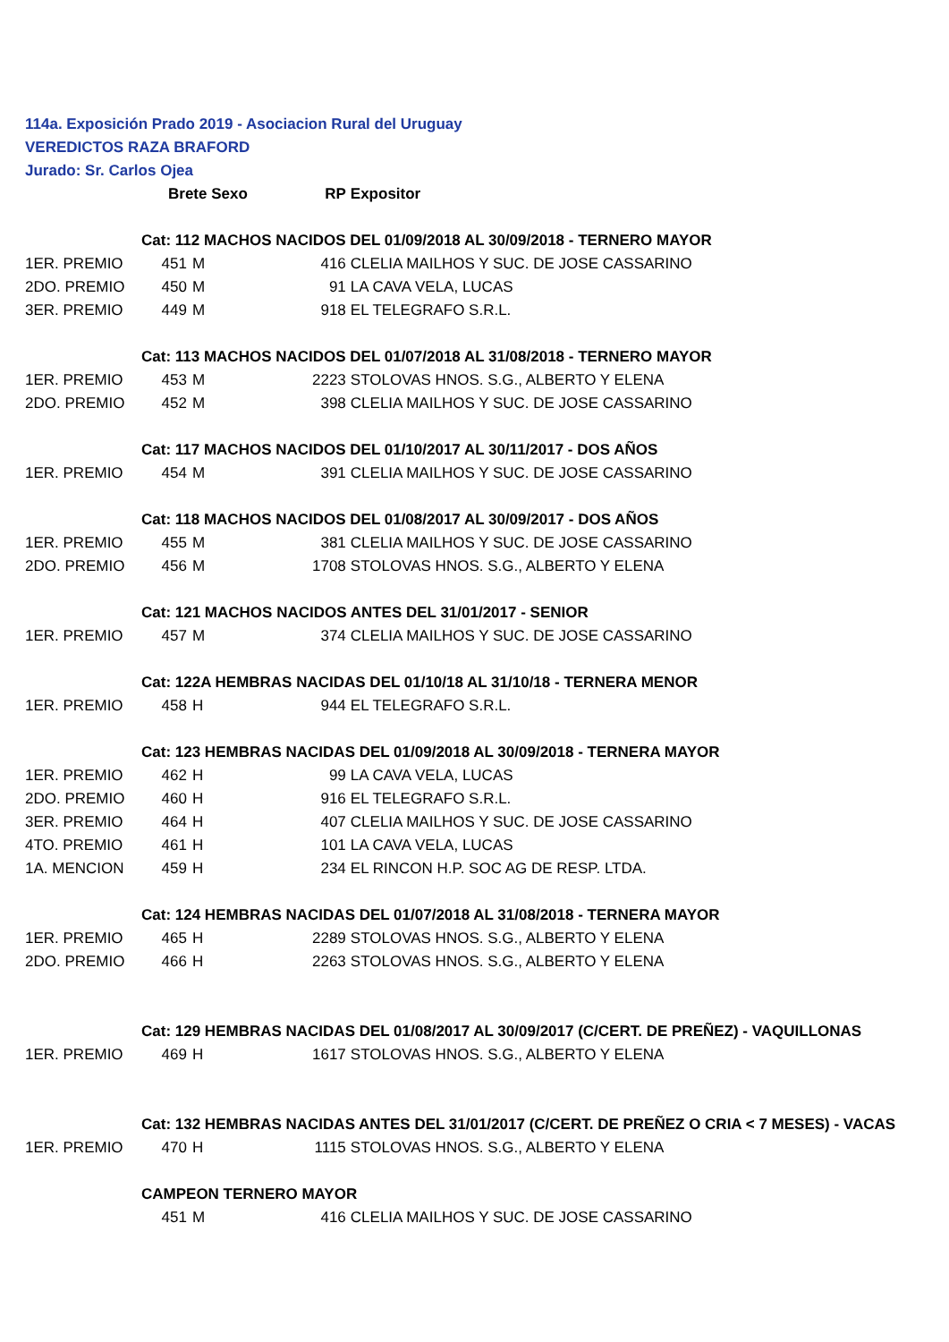114a. Exposición Prado 2019 - Asociacion Rural del Uruguay
VEREDICTOS RAZA BRAFORD
Jurado: Sr. Carlos Ojea
| | Brete Sexo | | RP | Expositor |
| | Cat: 112 MACHOS NACIDOS DEL 01/09/2018 AL 30/09/2018 - TERNERO MAYOR | | | |
| 1ER. PREMIO | 451 | M | 416 | CLELIA MAILHOS Y SUC. DE JOSE CASSARINO |
| 2DO. PREMIO | 450 | M | 91 | LA CAVA VELA, LUCAS |
| 3ER. PREMIO | 449 | M | 918 | EL TELEGRAFO S.R.L. |
| | Cat: 113 MACHOS NACIDOS DEL 01/07/2018 AL 31/08/2018 - TERNERO MAYOR | | | |
| 1ER. PREMIO | 453 | M | 2223 | STOLOVAS HNOS. S.G., ALBERTO Y ELENA |
| 2DO. PREMIO | 452 | M | 398 | CLELIA MAILHOS Y SUC. DE JOSE CASSARINO |
| | Cat: 117 MACHOS NACIDOS DEL 01/10/2017 AL 30/11/2017 - DOS AÑOS | | | |
| 1ER. PREMIO | 454 | M | 391 | CLELIA MAILHOS Y SUC. DE JOSE CASSARINO |
| | Cat: 118 MACHOS NACIDOS DEL 01/08/2017 AL 30/09/2017 - DOS AÑOS | | | |
| 1ER. PREMIO | 455 | M | 381 | CLELIA MAILHOS Y SUC. DE JOSE CASSARINO |
| 2DO. PREMIO | 456 | M | 1708 | STOLOVAS HNOS. S.G., ALBERTO Y ELENA |
| | Cat: 121 MACHOS NACIDOS ANTES DEL 31/01/2017 - SENIOR | | | |
| 1ER. PREMIO | 457 | M | 374 | CLELIA MAILHOS Y SUC. DE JOSE CASSARINO |
| | Cat: 122A HEMBRAS NACIDAS DEL 01/10/18 AL 31/10/18 - TERNERA MENOR | | | |
| 1ER. PREMIO | 458 | H | 944 | EL TELEGRAFO S.R.L. |
| | Cat: 123 HEMBRAS NACIDAS DEL 01/09/2018 AL 30/09/2018 - TERNERA MAYOR | | | |
| 1ER. PREMIO | 462 | H | 99 | LA CAVA VELA, LUCAS |
| 2DO. PREMIO | 460 | H | 916 | EL TELEGRAFO S.R.L. |
| 3ER. PREMIO | 464 | H | 407 | CLELIA MAILHOS Y SUC. DE JOSE CASSARINO |
| 4TO. PREMIO | 461 | H | 101 | LA CAVA VELA, LUCAS |
| 1A. MENCION | 459 | H | 234 | EL RINCON H.P. SOC AG DE RESP. LTDA. |
| | Cat: 124 HEMBRAS NACIDAS DEL 01/07/2018 AL 31/08/2018 - TERNERA MAYOR | | | |
| 1ER. PREMIO | 465 | H | 2289 | STOLOVAS HNOS. S.G., ALBERTO Y ELENA |
| 2DO. PREMIO | 466 | H | 2263 | STOLOVAS HNOS. S.G., ALBERTO Y ELENA |
| | Cat: 129 HEMBRAS NACIDAS DEL 01/08/2017 AL 30/09/2017 (C/CERT. DE PREÑEZ) - VAQUILLONAS | | | |
| 1ER. PREMIO | 469 | H | 1617 | STOLOVAS HNOS. S.G., ALBERTO Y ELENA |
| | Cat: 132 HEMBRAS NACIDAS ANTES DEL 31/01/2017 (C/CERT. DE PREÑEZ O CRIA < 7 MESES) - VACAS | | | |
| 1ER. PREMIO | 470 | H | 1115 | STOLOVAS HNOS. S.G., ALBERTO Y ELENA |
| | CAMPEON TERNERO MAYOR | | | |
| | 451 | M | 416 | CLELIA MAILHOS Y SUC. DE JOSE CASSARINO |